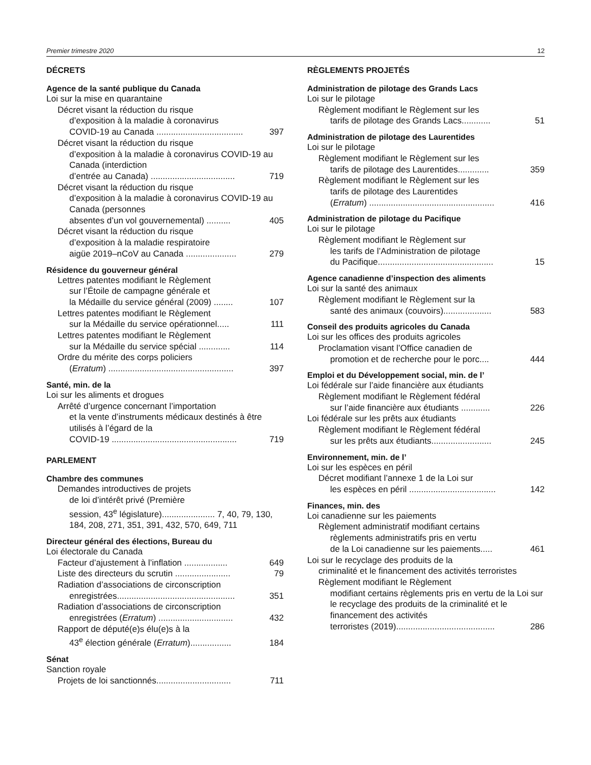Premier trimestre 2020 12
DÉCRETS
Agence de la santé publique du Canada
Loi sur la mise en quarantaine
Décret visant la réduction du risque
d’exposition à la maladie à coronavirus
COVID-19 au Canada .................................... 397
Décret visant la réduction du risque
d’exposition à la maladie à coronavirus COVID-19 au Canada (interdiction
d’entrée au Canada) ................................... 719
Décret visant la réduction du risque
d’exposition à la maladie à coronavirus COVID-19 au Canada (personnes
absentes d’un vol gouvernemental) .......... 405
Décret visant la réduction du risque
d’exposition à la maladie respiratoire
aigüe 2019–nCoV au Canada ..................... 279
Résidence du gouverneur général
Lettres patentes modifiant le Règlement
sur l’Étoile de campagne générale et
la Médaille du service général (2009) ........ 107
Lettres patentes modifiant le Règlement
sur la Médaille du service opérationnel..... 111
Lettres patentes modifiant le Règlement
sur la Médaille du service spécial ............. 114
Ordre du mérite des corps policiers
(Erratum) .................................................... 397
Santé, min. de la
Loi sur les aliments et drogues
Arrêté d’urgence concernant l’importation
et la vente d’instruments médicaux destinés à être utilisés à l’égard de la
COVID-19 .................................................... 719
PARLEMENT
Chambre des communes
Demandes introductives de projets
de loi d’intérêt privé (Première
session, 43<sup>e</sup> législature)...................... 7, 40, 79, 130, 184, 208, 271, 351, 391, 432, 570, 649, 711
Directeur général des élections, Bureau du
Loi électorale du Canada
Facteur d’ajustement à l’inflation .................. 649
Liste des directeurs du scrutin ....................... 79
Radiation d’associations de circonscription
enregistrées................................................. 351
Radiation d’associations de circonscription
enregistrées (Erratum) ............................... 432
Rapport de député(e)s élu(e)s à la
43<sup>e</sup> élection générale (Erratum)................. 184
Sénat
Sanction royale
Projets de loi sanctionnés............................... 711
RÈGLEMENTS PROJETÉS
Administration de pilotage des Grands Lacs
Loi sur le pilotage
Règlement modifiant le Règlement sur les
tarifs de pilotage des Grands Lacs............ 51
Administration de pilotage des Laurentides
Loi sur le pilotage
Règlement modifiant le Règlement sur les
tarifs de pilotage des Laurentides............. 359
Règlement modifiant le Règlement sur les
tarifs de pilotage des Laurentides
(Erratum) .................................................... 416
Administration de pilotage du Pacifique
Loi sur le pilotage
Règlement modifiant le Règlement sur
les tarifs de l’Administration de pilotage
du Pacifique................................................ 15
Agence canadienne d’inspection des aliments
Loi sur la santé des animaux
Règlement modifiant le Règlement sur la
santé des animaux (couvoirs).................... 583
Conseil des produits agricoles du Canada
Loi sur les offices des produits agricoles
Proclamation visant l’Office canadien de
promotion et de recherche pour le porc.... 444
Emploi et du Développement social, min. de l’
Loi fédérale sur l’aide financière aux étudiants
Règlement modifiant le Règlement fédéral
sur l’aide financière aux étudiants ............ 226
Loi fédérale sur les prêts aux étudiants
Règlement modifiant le Règlement fédéral
sur les prêts aux étudiants......................... 245
Environnement, min. de l’
Loi sur les espèces en péril
Décret modifiant l’annexe 1 de la Loi sur
les espèces en péril .................................... 142
Finances, min. des
Loi canadienne sur les paiements
Règlement administratif modifiant certains
règlements administratifs pris en vertu
de la Loi canadienne sur les paiements..... 461
Loi sur le recyclage des produits de la
criminalité et le financement des activités terroristes
Règlement modifiant le Règlement
modifiant certains règlements pris en vertu de la Loi sur le recyclage des produits de la criminalité et le financement des activités
terroristes (2019)......................................... 286